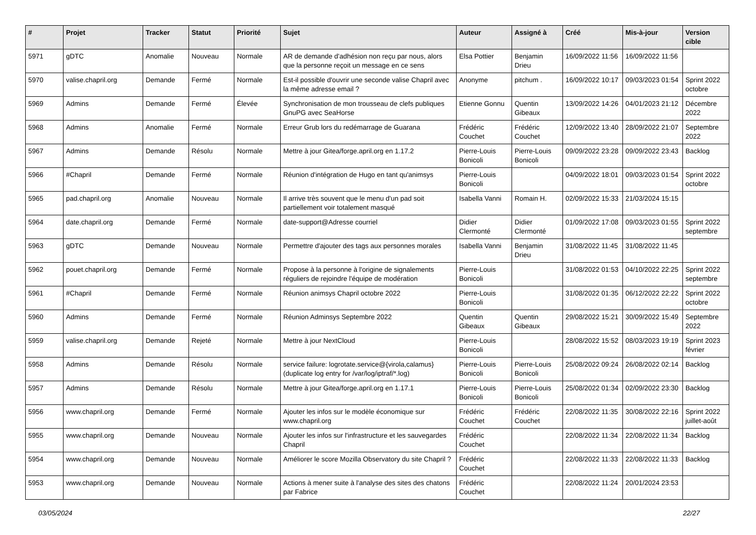| # | Projet | Tracker | Statut | Priorité | Sujet | Auteur | Assigné à | Créé | Mis-à-jour | Version cible |
| --- | --- | --- | --- | --- | --- | --- | --- | --- | --- | --- |
| 5971 | gDTC | Anomalie | Nouveau | Normale | AR de demande d'adhésion non reçu par nous, alors que la personne reçoit un message en ce sens | Elsa Pottier | Benjamin Drieu | 16/09/2022 11:56 | 16/09/2022 11:56 | |
| 5970 | valise.chapril.org | Demande | Fermé | Normale | Est-il possible d'ouvrir une seconde valise Chapril avec la même adresse email ? | Anonyme | pitchum . | 16/09/2022 10:17 | 09/03/2023 01:54 | Sprint 2022 octobre |
| 5969 | Admins | Demande | Fermé | Élevée | Synchronisation de mon trousseau de clefs publiques GnuPG avec SeaHorse | Etienne Gonnu | Quentin Gibeaux | 13/09/2022 14:26 | 04/01/2023 21:12 | Décembre 2022 |
| 5968 | Admins | Anomalie | Fermé | Normale | Erreur Grub lors du redémarrage de Guarana | Frédéric Couchet | Frédéric Couchet | 12/09/2022 13:40 | 28/09/2022 21:07 | Septembre 2022 |
| 5967 | Admins | Demande | Résolu | Normale | Mettre à jour Gitea/forge.april.org en 1.17.2 | Pierre-Louis Bonicoli | Pierre-Louis Bonicoli | 09/09/2022 23:28 | 09/09/2022 23:43 | Backlog |
| 5966 | #Chapril | Demande | Fermé | Normale | Réunion d'intégration de Hugo en tant qu'animsys | Pierre-Louis Bonicoli | | 04/09/2022 18:01 | 09/03/2023 01:54 | Sprint 2022 octobre |
| 5965 | pad.chapril.org | Anomalie | Nouveau | Normale | Il arrive très souvent que le menu d'un pad soit partiellement voir totalement masqué | Isabella Vanni | Romain H. | 02/09/2022 15:33 | 21/03/2024 15:15 | |
| 5964 | date.chapril.org | Demande | Fermé | Normale | date-support@Adresse courriel | Didier Clermonté | Didier Clermonté | 01/09/2022 17:08 | 09/03/2023 01:55 | Sprint 2022 septembre |
| 5963 | gDTC | Demande | Nouveau | Normale | Permettre d'ajouter des tags aux personnes morales | Isabella Vanni | Benjamin Drieu | 31/08/2022 11:45 | 31/08/2022 11:45 | |
| 5962 | pouet.chapril.org | Demande | Fermé | Normale | Propose à la personne à l'origine de signalements réguliers de rejoindre l'équipe de modération | Pierre-Louis Bonicoli | | 31/08/2022 01:53 | 04/10/2022 22:25 | Sprint 2022 septembre |
| 5961 | #Chapril | Demande | Fermé | Normale | Réunion animsys Chapril octobre 2022 | Pierre-Louis Bonicoli | | 31/08/2022 01:35 | 06/12/2022 22:22 | Sprint 2022 octobre |
| 5960 | Admins | Demande | Fermé | Normale | Réunion Adminsys Septembre 2022 | Quentin Gibeaux | Quentin Gibeaux | 29/08/2022 15:21 | 30/09/2022 15:49 | Septembre 2022 |
| 5959 | valise.chapril.org | Demande | Rejeté | Normale | Mettre à jour NextCloud | Pierre-Louis Bonicoli | | 28/08/2022 15:52 | 08/03/2023 19:19 | Sprint 2023 février |
| 5958 | Admins | Demande | Résolu | Normale | service failure: logrotate.service@{virola,calamus} (duplicate log entry for /var/log/iptraf/*.log) | Pierre-Louis Bonicoli | Pierre-Louis Bonicoli | 25/08/2022 09:24 | 26/08/2022 02:14 | Backlog |
| 5957 | Admins | Demande | Résolu | Normale | Mettre à jour Gitea/forge.april.org en 1.17.1 | Pierre-Louis Bonicoli | Pierre-Louis Bonicoli | 25/08/2022 01:34 | 02/09/2022 23:30 | Backlog |
| 5956 | www.chapril.org | Demande | Fermé | Normale | Ajouter les infos sur le modèle économique sur www.chapril.org | Frédéric Couchet | Frédéric Couchet | 22/08/2022 11:35 | 30/08/2022 22:16 | Sprint 2022 juillet-août |
| 5955 | www.chapril.org | Demande | Nouveau | Normale | Ajouter les infos sur l'infrastructure et les sauvegardes Chapril | Frédéric Couchet | | 22/08/2022 11:34 | 22/08/2022 11:34 | Backlog |
| 5954 | www.chapril.org | Demande | Nouveau | Normale | Améliorer le score Mozilla Observatory du site Chapril ? | Frédéric Couchet | | 22/08/2022 11:33 | 22/08/2022 11:33 | Backlog |
| 5953 | www.chapril.org | Demande | Nouveau | Normale | Actions à mener suite à l'analyse des sites des chatons par Fabrice | Frédéric Couchet | | 22/08/2022 11:24 | 20/01/2024 23:53 | |
03/05/2024 22/27